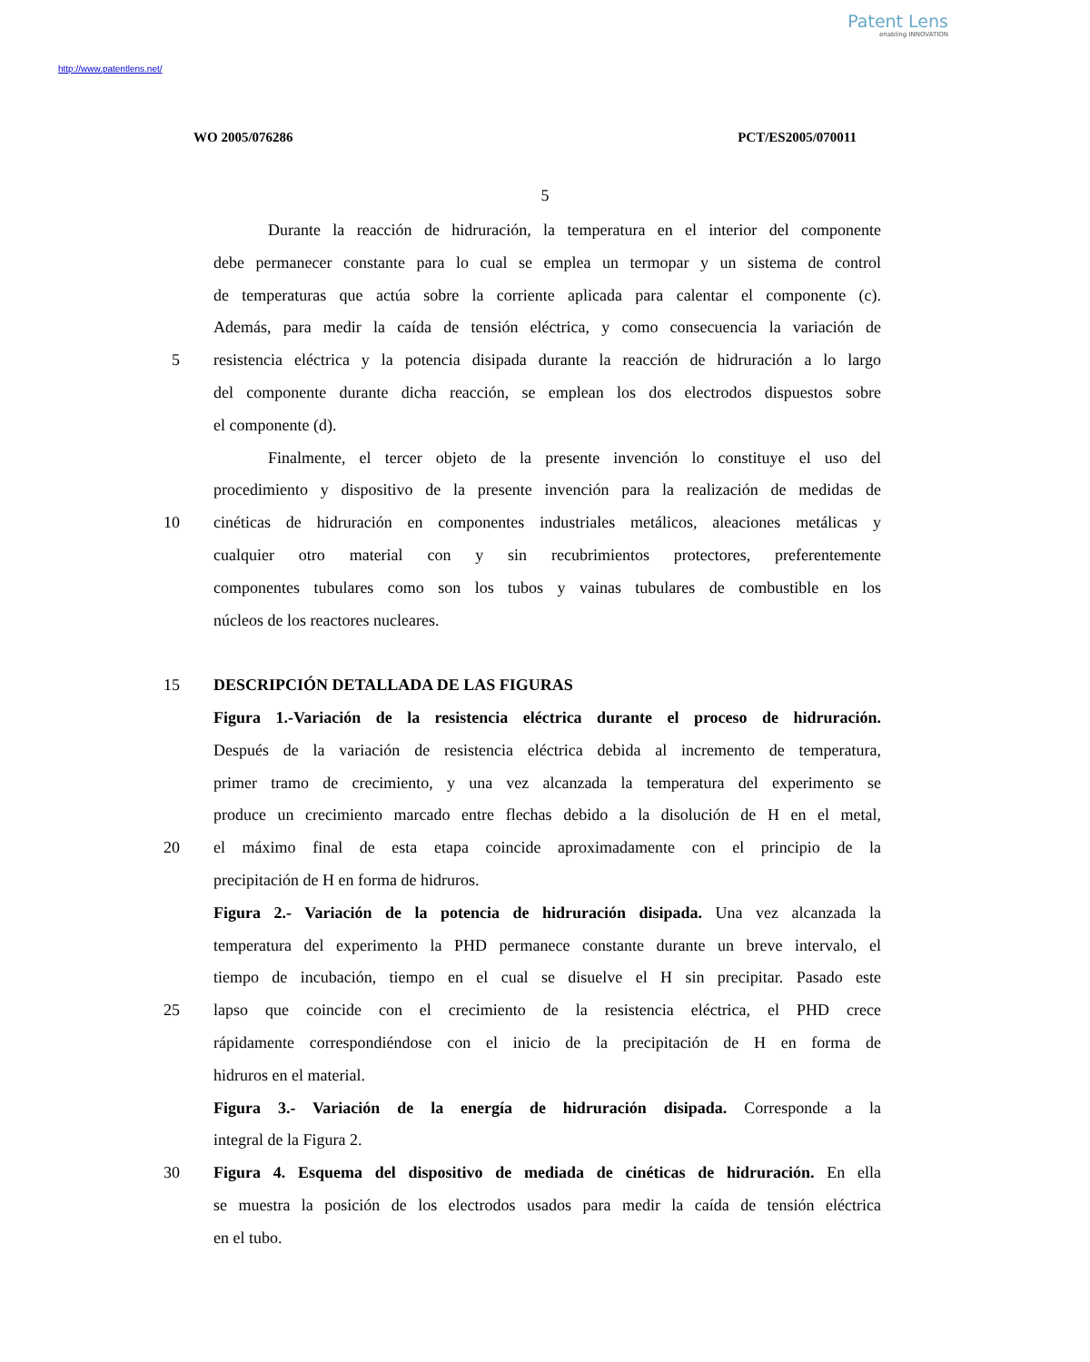Patent Lens
enabling INNOVATION
http://www.patentlens.net/
WO 2005/076286 PCT/ES2005/070011
5
Durante la reacción de hidruración, la temperatura en el interior del componente
debe permanecer constante para lo cual se emplea un termopar y un sistema de control
de temperaturas que actúa sobre la corriente aplicada para calentar el componente (c).
Además, para medir la caída de tensión eléctrica, y como consecuencia la variación de
5 resistencia eléctrica y la potencia disipada durante la reacción de hidruración a lo largo
del componente durante dicha reacción, se emplean los dos electrodos dispuestos sobre
el componente (d).
Finalmente, el tercer objeto de la presente invención lo constituye el uso del
procedimiento y dispositivo de la presente invención para la realización de medidas de
10 cinéticas de hidruración en componentes industriales metálicos, aleaciones metálicas y
cualquier otro material con y sin recubrimientos protectores, preferentemente
componentes tubulares como son los tubos y vainas tubulares de combustible en los
núcleos de los reactores nucleares.
15 DESCRIPCIÓN DETALLADA DE LAS FIGURAS
Figura 1.-Variación de la resistencia eléctrica durante el proceso de hidruración.
Después de la variación de resistencia eléctrica debida al incremento de temperatura,
primer tramo de crecimiento, y una vez alcanzada la temperatura del experimento se
produce un crecimiento marcado entre flechas debido a la disolución de H en el metal,
20 el máximo final de esta etapa coincide aproximadamente con el principio de la
precipitación de H en forma de hidruros.
Figura 2.- Variación de la potencia de hidruración disipada. Una vez alcanzada la
temperatura del experimento la PHD permanece constante durante un breve intervalo, el
tiempo de incubación, tiempo en el cual se disuelve el H sin precipitar. Pasado este
25 lapso que coincide con el crecimiento de la resistencia eléctrica, el PHD crece
rápidamente correspondiéndose con el inicio de la precipitación de H en forma de
hidruros en el material.
Figura 3.- Variación de la energía de hidruración disipada. Corresponde a la
integral de la Figura 2.
30 Figura 4. Esquema del dispositivo de mediada de cinéticas de hidruración. En ella
se muestra la posición de los electrodos usados para medir la caída de tensión eléctrica
en el tubo.